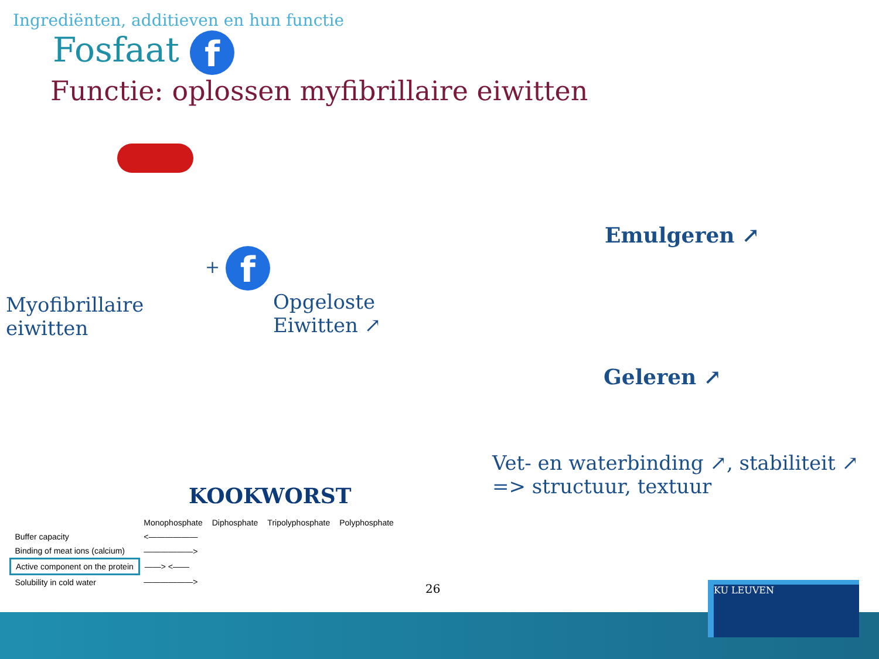Ingrediënten, additieven en hun functie
Fosfaat f
Functie: oplossen myfibrillaire eiwitten
Myofibrillaire
eiwitten
+ f
Opgeloste
Eiwitten ↗
Emulgeren ↗
Geleren ↗
Vet- en waterbinding ↗, stabiliteit ↗
=> structuur, textuur
KOOKWORST
| | Monophosphate | Diphosphate | Tripolyphosphate | Polyphosphate |
| --- | --- | --- | --- | --- |
| Buffer capacity | <—————— | | | |
| Binding of meat ions (calcium) | ——————> | | | |
| Active component on the protein | ——> <—— | | | |
| Solubility in cold water | ——————> | | | |
26 KU LEUVEN